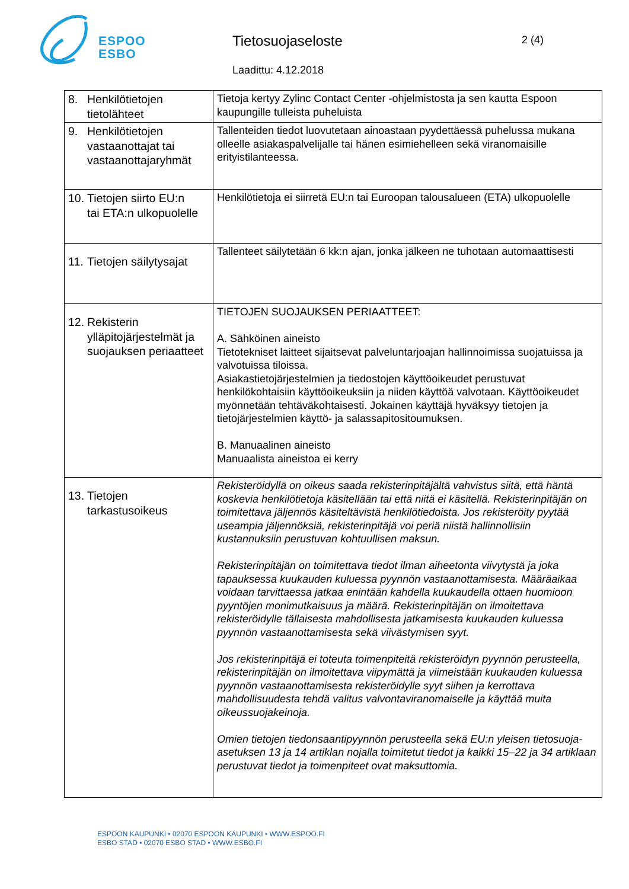ESPOO
ESBO
Tietosuojaseloste 2 (4)
Laadittu: 4.12.2018
| 8. Henkilötietojen tietolähteet | Tietoja kertyy Zylinc Contact Center -ohjelmistosta ja sen kautta Espoon kaupungille tulleista puheluista |
| 9. Henkilötietojen vastaanottajat tai vastaanottajaryhmät | Tallenteiden tiedot luovutetaan ainoastaan pyydettäessä puhelussa mukana olleelle asiakaspalvelijalle tai hänen esimiehelleen sekä viranomaisille erityistilanteessa. |
| 10. Tietojen siirto EU:n tai ETA:n ulkopuolelle | Henkilötietoja ei siirretä EU:n tai Euroopan talousalueen (ETA) ulkopuolelle |
| 11. Tietojen säilytysajat | Tallenteet säilytetään 6 kk:n ajan, jonka jälkeen ne tuhotaan automaattisesti |
| 12. Rekisterin ylläpitojärjestelmät ja suojauksen periaatteet | TIETOJEN SUOJAUKSEN PERIAATTEET: A. Sähköinen aineisto Tietotekniset laitteet sijaitsevat palveluntarjoajan hallinnoimissa suojatuissa ja valvotuissa tiloissa. Asiakastietojärjestelmien ja tiedostojen käyttöoikeudet perustuvat henkilökohtaisiin käyttöoikeuksiin ja niiden käyttöä valvotaan. Käyttöoikeudet myönnetään tehtäväkohtaisesti. Jokainen käyttäjä hyväksyy tietojen ja tietojärjestelmien käyttö- ja salassapitositoumuksen. B. Manuaalinen aineisto Manuaalista aineistoa ei kerry |
| 13. Tietojen tarkastusoikeus | Rekisteröidyllä on oikeus saada rekisterinpitäjältä vahvistus siitä, että häntä koskevia henkilötietoja käsitellään tai että niitä ei käsitellä. Rekisterinpitäjän on toimitettava jäljennös käsiteltävistä henkilötiedoista. Jos rekisteröity pyytää useampia jäljennöksiä, rekisterinpitäjä voi periä niistä hallinnollisiin kustannuksiin perustuvan kohtuullisen maksun. Rekisterinpitäjän on toimitettava tiedot ilman aiheetonta viivytystä ja joka tapauksessa kuukauden kuluessa pyynnön vastaanottamisesta. Määräaikaa voidaan tarvittaessa jatkaa enintään kahdella kuukaudella ottaen huomioon pyyntöjen monimutkaisuus ja määrä. Rekisterinpitäjän on ilmoitettava rekisteröidylle tällaisesta mahdollisesta jatkamisesta kuukauden kuluessa pyynnön vastaanottamisesta sekä viivästymisen syyt. Jos rekisterinpitäjä ei toteuta toimenpiteitä rekisteröidyn pyynnön perusteella, rekisterinpitäjän on ilmoitettava viipymättä ja viimeistään kuukauden kuluessa pyynnön vastaanottamisesta rekisteröidylle syyt siihen ja kerrottava mahdollisuudesta tehdä valitus valvontaviranomaiselle ja käyttää muita oikeussuojakeinoja. Omien tietojen tiedonsaantipyynnön perusteella sekä EU:n yleisen tietosuoja-asetuksen 13 ja 14 artiklan nojalla toimitetut tiedot ja kaikki 15–22 ja 34 artiklaan perustuvat tiedot ja toimenpiteet ovat maksuttomia. |
ESPOON KAUPUNKI • 02070 ESPOON KAUPUNKI • WWW.ESPOO.FI
ESBO STAD • 02070 ESBO STAD • WWW.ESBO.FI